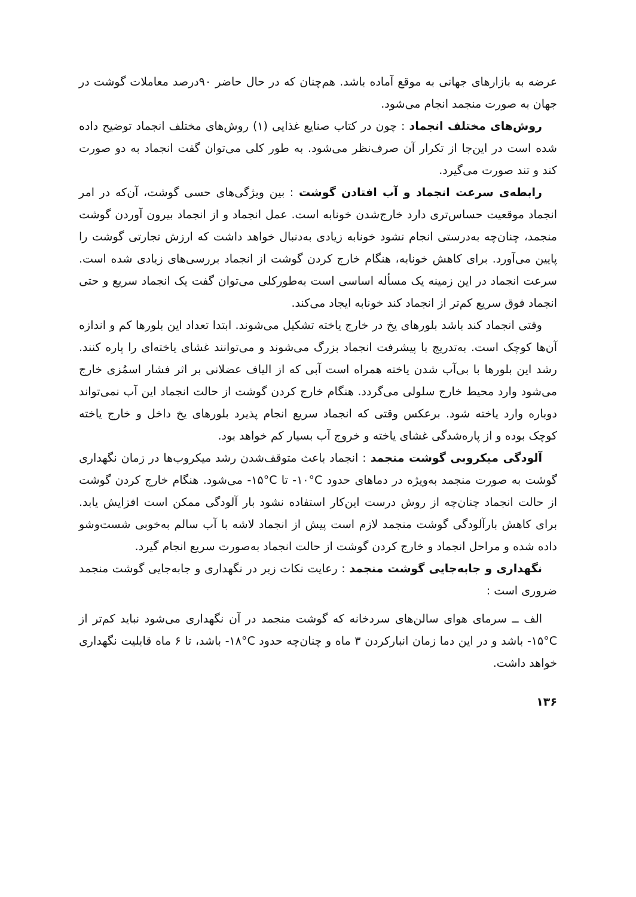عرضه به بازارهای جهانی به موقع آماده باشد. هم‌چنان که در حال حاضر ۹۰درصد معاملات گوشت در جهان به صورت منجمد انجام می‌شود.
روش‌های مختلف انجماد : چون در کتاب صنایع غذایی (۱) روش‌های مختلف انجماد توضیح داده شده است در این‌جا از تکرار آن صرف‌نظر می‌شود. به طور کلی می‌توان گفت انجماد به دو صورت کند و تند صورت می‌گیرد.
رابطه‌ی سرعت انجماد و آب افتادن گوشت : بین ویژگی‌های حسی گوشت، آن‌که در امر انجماد موقعیت حساس‌تری دارد خارج‌شدن خونابه است. عمل انجماد و از انجماد بیرون آوردن گوشت منجمد، چنان‌چه به‌درستی انجام نشود خونابه زیادی به‌دنبال خواهد داشت که ارزش تجارتی گوشت را پایین می‌آورد. برای کاهش خونابه، هنگام خارج کردن گوشت از انجماد بررسی‌های زیادی شده است. سرعت انجماد در این زمینه یک مسأله اساسی است به‌طورکلی می‌توان گفت یک انجماد سریع و حتی انجماد فوق سریع کم‌تر از انجماد کند خونابه ایجاد می‌کند.
وقتی انجماد کند باشد بلورهای یخ در خارج یاخته تشکیل می‌شوند. ابتدا تعداد این بلورها کم و اندازه آن‌ها کوچک است. به‌تدریج با پیشرفت انجماد بزرگ می‌شوند و می‌توانند غشای یاخته‌ای را پاره کنند. رشد این بلورها با بی‌آب شدن یاخته همراه است آبی که از الیاف عضلانی بر اثر فشار اسمُزی خارج می‌شود وارد محیط خارج سلولی می‌گردد. هنگام خارج کردن گوشت از حالت انجماد این آب نمی‌تواند دوباره وارد یاخته شود. برعکس وقتی که انجماد سریع انجام پذیرد بلورهای یخ داخل و خارج یاخته کوچک بوده و از پاره‌شدگی غشای یاخته و خروج آب بسیار کم خواهد بود.
آلودگی میکروبی گوشت منجمد : انجماد باعث متوقف‌شدن رشد میکروب‌ها در زمان نگهداری گوشت به صورت منجمد به‌ویژه در دماهای حدود ‎-۱۰°C‎ تا ‎-۱۵°C‎ می‌شود. هنگام خارج کردن گوشت از حالت انجماد چنان‌چه از روش درست این‌کار استفاده نشود بار آلودگی ممکن است افزایش یابد. برای کاهش بارآلودگی گوشت منجمد لازم است پیش از انجماد لاشه با آب سالم به‌خوبی شست‌وشو داده شده و مراحل انجماد و خارج کردن گوشت از حالت انجماد به‌صورت سریع انجام گیرد.
نگهداری و جابه‌جایی گوشت منجمد : رعایت نکات زیر در نگهداری و جابه‌جایی گوشت منجمد ضروری است :
الف ــ سرمای هوای سالن‌های سردخانه که گوشت منجمد در آن نگهداری می‌شود نباید کم‌تر از ‎-۱۵°C‎ باشد و در این دما زمان انبارکردن ۳ ماه و چنان‌چه حدود ‎-۱۸°C‎ باشد، تا ۶ ماه قابلیت نگهداری خواهد داشت.
۱۳۶